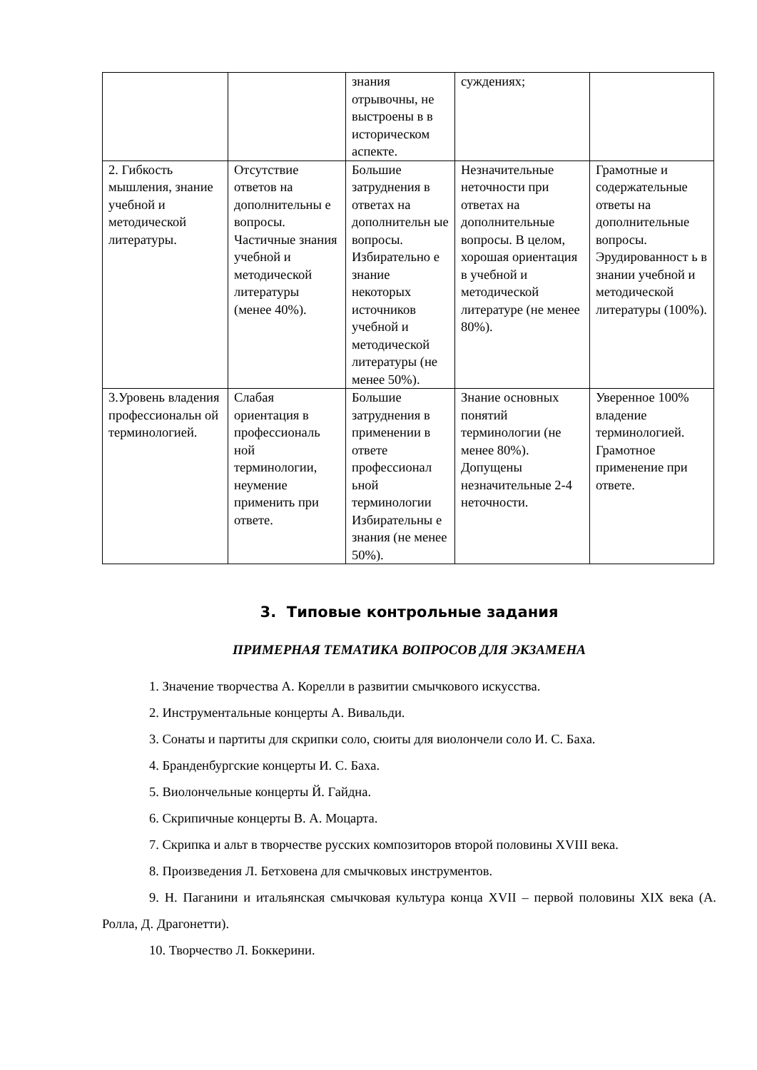| | | знания отрывочны, не выстроены в в историческом аспекте. | суждениях; | |
| 2. Гибкость мышления, знание учебной и методической литературы. | Отсутствие ответов на дополнительны е вопросы. Частичные знания учебной и методической литературы (менее 40%). | Большие затруднения в ответах на дополнительн ые вопросы. Избирательно е знание некоторых источников учебной и методической литературы (не менее 50%). | Незначительные неточности при ответах на дополнительные вопросы. В целом, хорошая ориентация в учебной и методической литературе (не менее 80%). | Грамотные и содержательные ответы на дополнительные вопросы. Эрудированност ь в знании учебной и методической литературы (100%). |
| 3.Уровень владения профессиональн ой терминологией. | Слабая ориентация в профессиональ ной терминологии, неумение применить при ответе. | Большие затруднения в применении в ответе профессионал ьной терминологии Избирательны е знания (не менее 50%). | Знание основных понятий терминологии (не менее 80%). Допущены незначительные 2-4 неточности. | Уверенное 100% владение терминологией. Грамотное применение при ответе. |
3. Типовые контрольные задания
ПРИМЕРНАЯ ТЕМАТИКА ВОПРОСОВ ДЛЯ ЭКЗАМЕНА
1. Значение творчества А. Корелли в развитии смычкового искусства.
2. Инструментальные концерты А. Вивальди.
3. Сонаты и партиты для скрипки соло, сюиты для виолончели соло И. С. Баха.
4. Бранденбургские концерты И. С. Баха.
5. Виолончельные концерты Й. Гайдна.
6. Скрипичные концерты В. А. Моцарта.
7. Скрипка и альт в творчестве русских композиторов второй половины XVIII века.
8. Произведения Л. Бетховена для смычковых инструментов.
9. Н. Паганини и итальянская смычковая культура конца XVII – первой половины XIX века (А. Ролла, Д. Драгонетти).
10. Творчество Л. Боккерини.